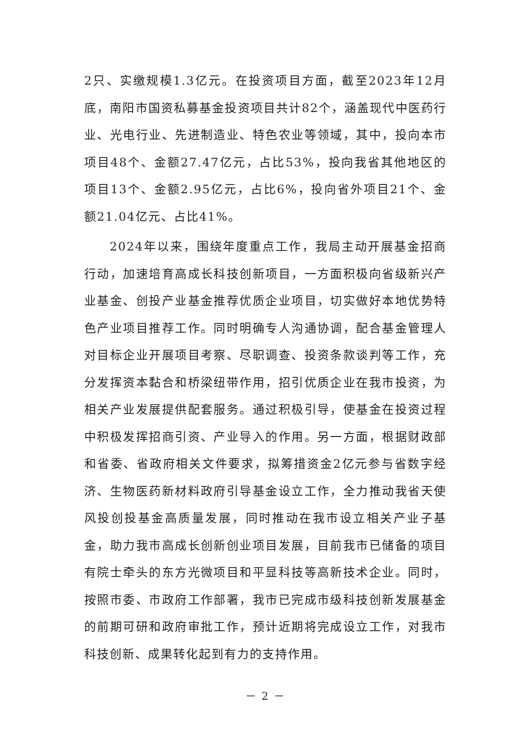2只、实缴规模1.3亿元。在投资项目方面，截至2023年12月底，南阳市国资私募基金投资项目共计82个，涵盖现代中医药行业、光电行业、先进制造业、特色农业等领域，其中，投向本市项目48个、金额27.47亿元，占比53%，投向我省其他地区的项目13个、金额2.95亿元，占比6%，投向省外项目21个、金额21.04亿元、占比41%。
2024年以来，围绕年度重点工作，我局主动开展基金招商行动，加速培育高成长科技创新项目，一方面积极向省级新兴产业基金、创投产业基金推荐优质企业项目，切实做好本地优势特色产业项目推荐工作。同时明确专人沟通协调，配合基金管理人对目标企业开展项目考察、尽职调查、投资条款谈判等工作，充分发挥资本黏合和桥梁纽带作用，招引优质企业在我市投资，为相关产业发展提供配套服务。通过积极引导，使基金在投资过程中积极发挥招商引资、产业导入的作用。另一方面，根据财政部和省委、省政府相关文件要求，拟筹措资金2亿元参与省数字经济、生物医药新材料政府引导基金设立工作，全力推动我省天使风投创投基金高质量发展，同时推动在我市设立相关产业子基金，助力我市高成长创新创业项目发展，目前我市已储备的项目有院士牵头的东方光微项目和平显科技等高新技术企业。同时，按照市委、市政府工作部署，我市已完成市级科技创新发展基金的前期可研和政府审批工作，预计近期将完成设立工作，对我市科技创新、成果转化起到有力的支持作用。
－ 2 －